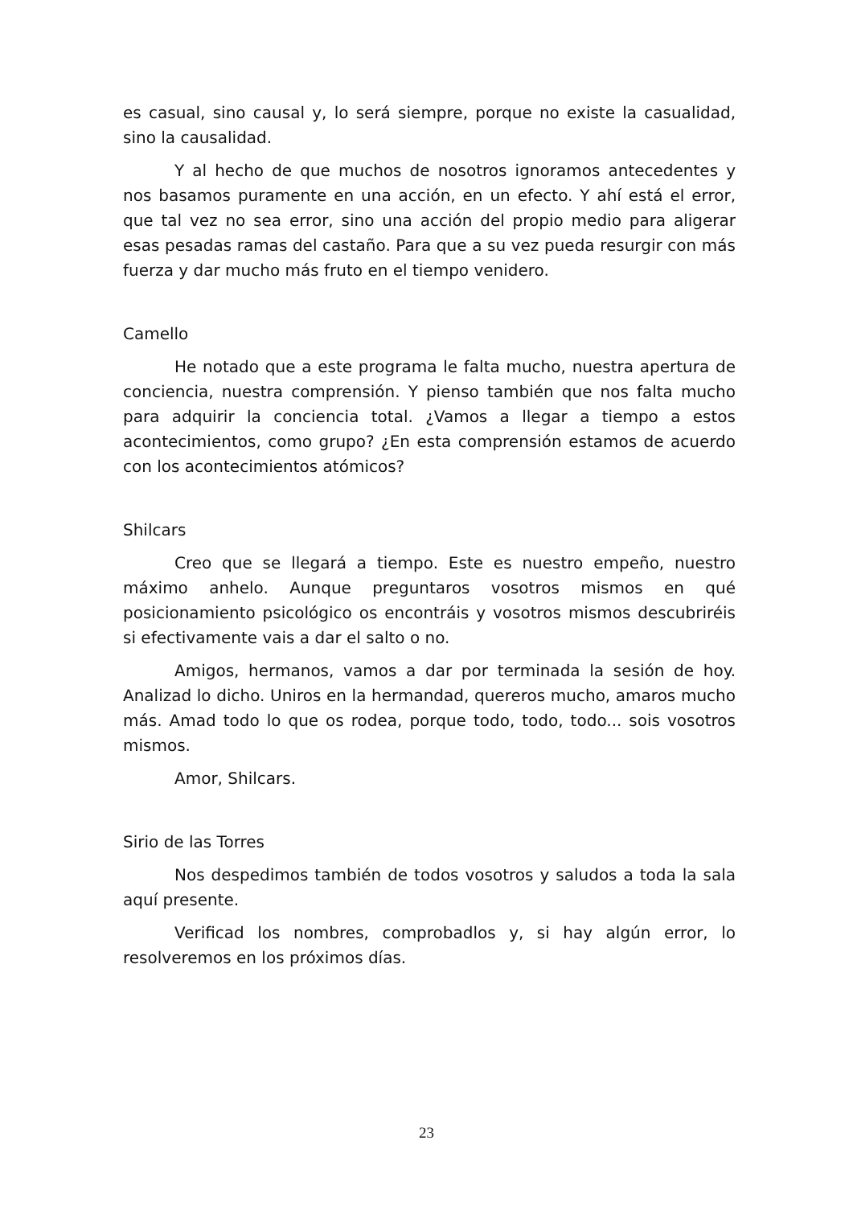es casual, sino causal y, lo será siempre, porque no existe la casualidad, sino la causalidad.
Y al hecho de que muchos de nosotros ignoramos antecedentes y nos basamos puramente en una acción, en un efecto. Y ahí está el error, que tal vez no sea error, sino una acción del propio medio para aligerar esas pesadas ramas del castaño. Para que a su vez pueda resurgir con más fuerza y dar mucho más fruto en el tiempo venidero.
Camello
He notado que a este programa le falta mucho, nuestra apertura de conciencia, nuestra comprensión. Y pienso también que nos falta mucho para adquirir la conciencia total. ¿Vamos a llegar a tiempo a estos acontecimientos, como grupo? ¿En esta comprensión estamos de acuerdo con los acontecimientos atómicos?
Shilcars
Creo que se llegará a tiempo. Este es nuestro empeño, nuestro máximo anhelo. Aunque preguntaros vosotros mismos en qué posicionamiento psicológico os encontráis y vosotros mismos descubriréis si efectivamente vais a dar el salto o no.
Amigos, hermanos, vamos a dar por terminada la sesión de hoy. Analizad lo dicho. Uniros en la hermandad, quereros mucho, amaros mucho más. Amad todo lo que os rodea, porque todo, todo, todo... sois vosotros mismos.
Amor, Shilcars.
Sirio de las Torres
Nos despedimos también de todos vosotros y saludos a toda la sala aquí presente.
Verificad los nombres, comprobadlos y, si hay algún error, lo resolveremos en los próximos días.
23